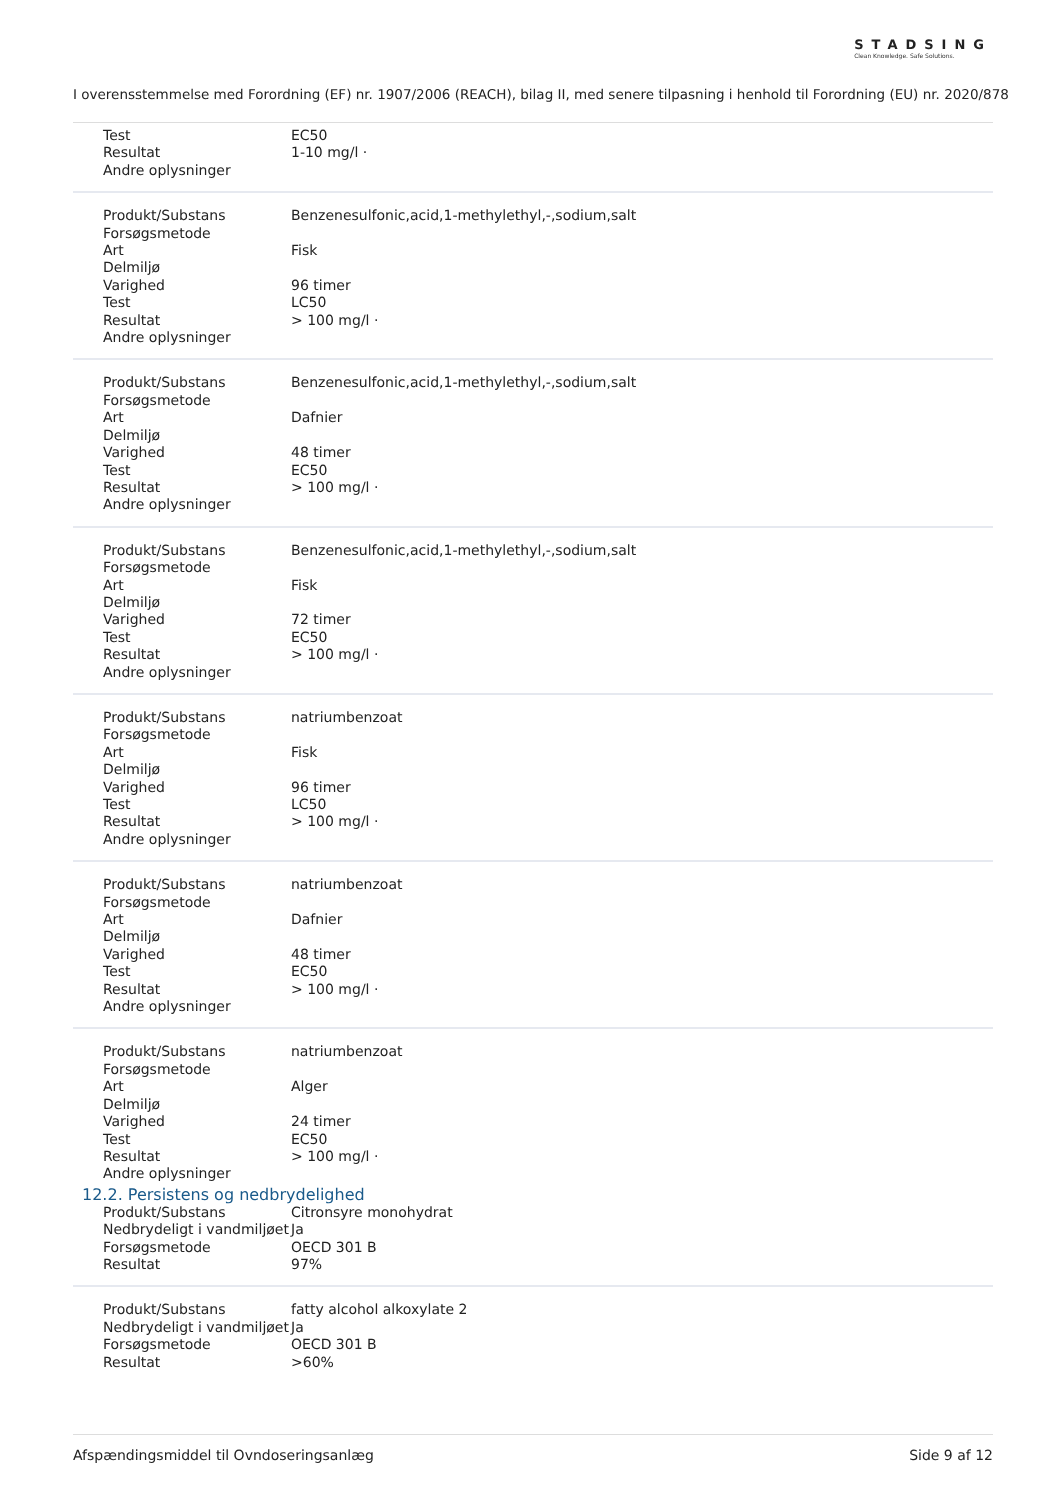STADSING
Clean Knowledge. Safe Solutions.
I overensstemmelse med Forordning (EF) nr. 1907/2006 (REACH), bilag II, med senere tilpasning i henhold til Forordning (EU) nr. 2020/878
| Test | EC50 |
| Resultat | 1-10 mg/l · |
| Andre oplysninger | |
| Produkt/Substans | Benzenesulfonic,acid,1-methylethyl,-,sodium,salt |
| Forsøgsmetode | |
| Art | Fisk |
| Delmiljø | |
| Varighed | 96 timer |
| Test | LC50 |
| Resultat | > 100 mg/l · |
| Andre oplysninger | |
| Produkt/Substans | Benzenesulfonic,acid,1-methylethyl,-,sodium,salt |
| Forsøgsmetode | |
| Art | Dafnier |
| Delmiljø | |
| Varighed | 48 timer |
| Test | EC50 |
| Resultat | > 100 mg/l · |
| Andre oplysninger | |
| Produkt/Substans | Benzenesulfonic,acid,1-methylethyl,-,sodium,salt |
| Forsøgsmetode | |
| Art | Fisk |
| Delmiljø | |
| Varighed | 72 timer |
| Test | EC50 |
| Resultat | > 100 mg/l · |
| Andre oplysninger | |
| Produkt/Substans | natriumbenzoat |
| Forsøgsmetode | |
| Art | Fisk |
| Delmiljø | |
| Varighed | 96 timer |
| Test | LC50 |
| Resultat | > 100 mg/l · |
| Andre oplysninger | |
| Produkt/Substans | natriumbenzoat |
| Forsøgsmetode | |
| Art | Dafnier |
| Delmiljø | |
| Varighed | 48 timer |
| Test | EC50 |
| Resultat | > 100 mg/l · |
| Andre oplysninger | |
| Produkt/Substans | natriumbenzoat |
| Forsøgsmetode | |
| Art | Alger |
| Delmiljø | |
| Varighed | 24 timer |
| Test | EC50 |
| Resultat | > 100 mg/l · |
| Andre oplysninger | |
12.2. Persistens og nedbrydelighed
| Produkt/Substans | Citronsyre monohydrat |
| Nedbrydeligt i vandmiljøet | Ja |
| Forsøgsmetode | OECD 301 B |
| Resultat | 97% |
| Produkt/Substans | fatty alcohol alkoxylate 2 |
| Nedbrydeligt i vandmiljøet | Ja |
| Forsøgsmetode | OECD 301 B |
| Resultat | >60% |
Afspændingsmiddel til Ovndoseringsanlæg Side 9 af 12